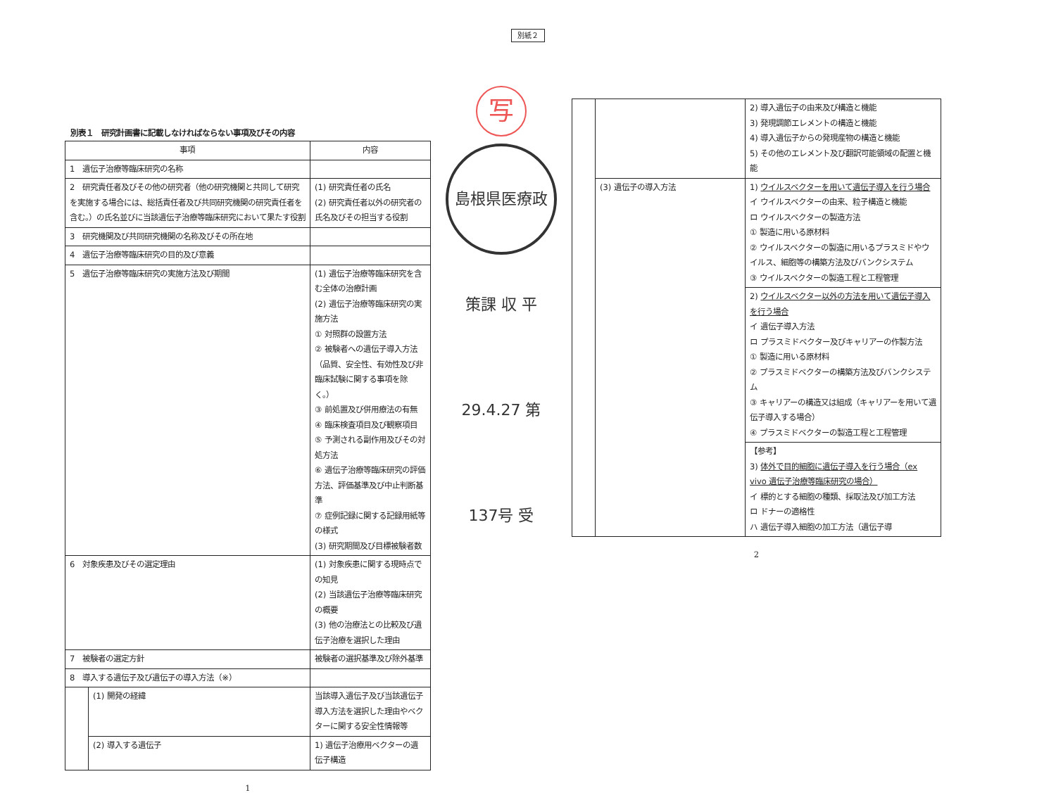別紙２
別表１　研究計画書に記載しなければならない事項及びその内容
| 事項 | | 内容 |
| --- | --- | --- |
| 1 遺伝子治療等臨床研究の名称 | | |
| 2 研究責任者及びその他の研究者（他の研究機関と共同して研究を実施する場合には、総括責任者及び共同研究機関の研究責任者を含む。）の氏名並びに当該遺伝子治療等臨床研究において果たす役割 | | (1) 研究責任者の氏名 (2) 研究責任者以外の研究者の氏名及びその担当する役割 |
| 3 研究機関及び共同研究機関の名称及びその所在地 | | |
| 4 遺伝子治療等臨床研究の目的及び意義 | | |
| 5 遺伝子治療等臨床研究の実施方法及び期間 | | (1) 遺伝子治療等臨床研究を含む全体の治療計画 (2) 遺伝子治療等臨床研究の実施方法 ① 対照群の設置方法 ② 被験者への遺伝子導入方法（品質、安全性、有効性及び非臨床試験に関する事項を除く。） ③ 前処置及び併用療法の有無 ④ 臨床検査項目及び観察項目 ⑤ 予測される副作用及びその対処方法 ⑥ 遺伝子治療等臨床研究の評価方法、評価基準及び中止判断基準 ⑦ 症例記録に関する記録用紙等の様式 (3) 研究期間及び目標被験者数 |
| 6 対象疾患及びその選定理由 | | (1) 対象疾患に関する現時点での知見 (2) 当該遺伝子治療等臨床研究の概要 (3) 他の治療法との比較及び遺伝子治療を選択した理由 |
| 7 被験者の選定方針 | | 被験者の選択基準及び除外基準 |
| 8 導入する遺伝子及び遺伝子の導入方法（※） | | |
| | (1) 開発の経緯 | 当該導入遺伝子及び当該遺伝子導入方法を選択した理由やベクターに関する安全性情報等 |
| | (2) 導入する遺伝子 | 1) 遺伝子治療用ベクターの遺伝子構造 |
1
写
島根県医療政策課 収 平29.4.27 第137号 受
| | | 2) 導入遺伝子の由来及び構造と機能 3) 発現調節エレメントの構造と機能 4) 導入遺伝子からの発現産物の構造と機能 5) その他のエレメント及び翻訳可能領域の配置と機能 |
| | (3) 遺伝子の導入方法 | 1) ウイルスベクターを用いて遺伝子導入を行う場合 イ ウイルスベクターの由来、粒子構造と機能 ロ ウイルスベクターの製造方法 ① 製造に用いる原材料 ② ウイルスベクターの製造に用いるプラスミドやウイルス、細胞等の構築方法及びバンクシステム ③ ウイルスベクターの製造工程と工程管理 2) ウイルスベクター以外の方法を用いて遺伝子導入を行う場合 イ 遺伝子導入方法 ロ プラスミドベクター及びキャリアーの作製方法 ① 製造に用いる原材料 ② プラスミドベクターの構築方法及びバンクシステム ③ キャリアーの構造又は組成（キャリアーを用いて遺伝子導入する場合） ④ プラスミドベクターの製造工程と工程管理 【参考】 3) 体外で目的細胞に遺伝子導入を行う場合（ex vivo 遺伝子治療等臨床研究の場合） イ 標的とする細胞の種類、採取法及び加工方法 ロ ドナーの適格性 ハ 遺伝子導入細胞の加工方法（遺伝子導 |
2